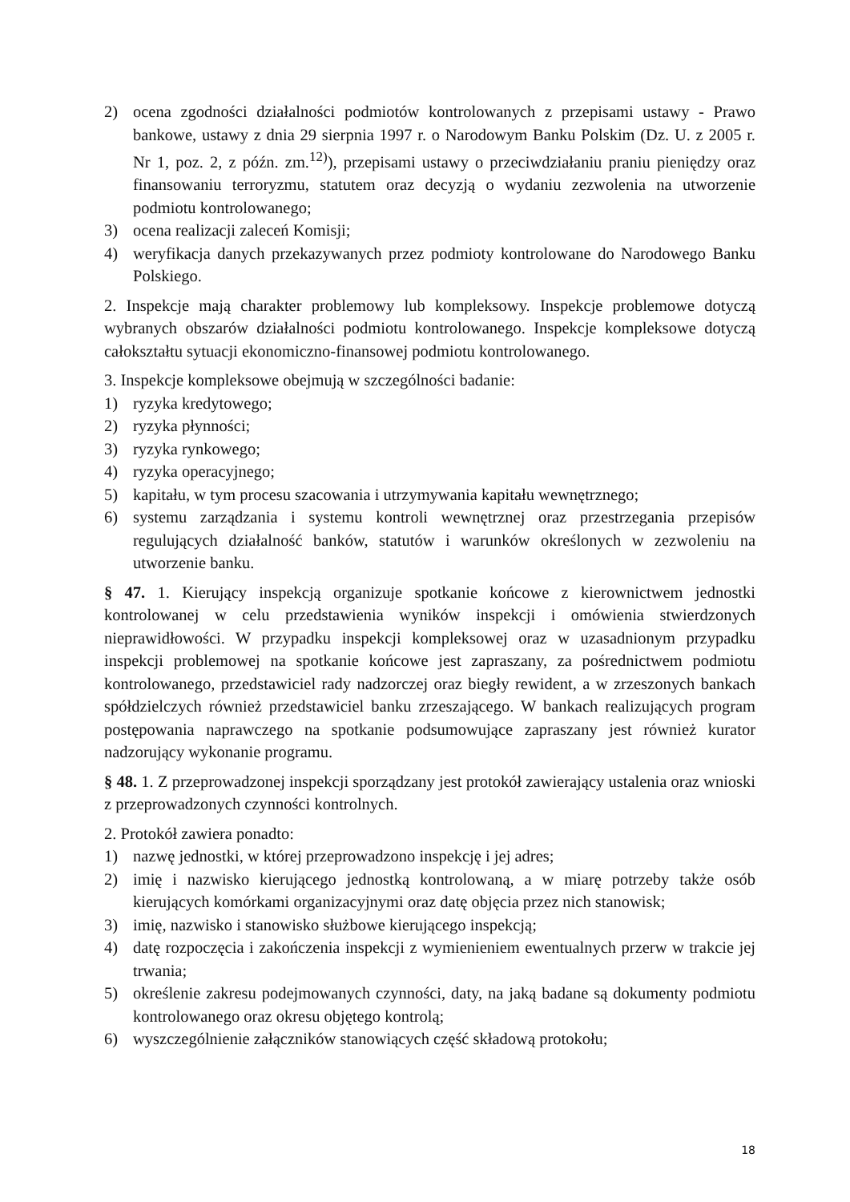2) ocena zgodności działalności podmiotów kontrolowanych z przepisami ustawy - Prawo bankowe, ustawy z dnia 29 sierpnia 1997 r. o Narodowym Banku Polskim (Dz. U. z 2005 r. Nr 1, poz. 2, z późn. zm.<sup>12)</sup>), przepisami ustawy o przeciwdziałaniu praniu pieniędzy oraz finansowaniu terroryzmu, statutem oraz decyzją o wydaniu zezwolenia na utworzenie podmiotu kontrolowanego;
3) ocena realizacji zaleceń Komisji;
4) weryfikacja danych przekazywanych przez podmioty kontrolowane do Narodowego Banku Polskiego.
2. Inspekcje mają charakter problemowy lub kompleksowy. Inspekcje problemowe dotyczą wybranych obszarów działalności podmiotu kontrolowanego. Inspekcje kompleksowe dotyczą całokształtu sytuacji ekonomiczno-finansowej podmiotu kontrolowanego.
3. Inspekcje kompleksowe obejmują w szczególności badanie:
1) ryzyka kredytowego;
2) ryzyka płynności;
3) ryzyka rynkowego;
4) ryzyka operacyjnego;
5) kapitału, w tym procesu szacowania i utrzymywania kapitału wewnętrznego;
6) systemu zarządzania i systemu kontroli wewnętrznej oraz przestrzegania przepisów regulujących działalność banków, statutów i warunków określonych w zezwoleniu na utworzenie banku.
§ 47. 1. Kierujący inspekcją organizuje spotkanie końcowe z kierownictwem jednostki kontrolowanej w celu przedstawienia wyników inspekcji i omówienia stwierdzonych nieprawidłowości. W przypadku inspekcji kompleksowej oraz w uzasadnionym przypadku inspekcji problemowej na spotkanie końcowe jest zapraszany, za pośrednictwem podmiotu kontrolowanego, przedstawiciel rady nadzorczej oraz biegły rewident, a w zrzeszonych bankach spółdzielczych również przedstawiciel banku zrzeszającego. W bankach realizujących program postępowania naprawczego na spotkanie podsumowujące zapraszany jest również kurator nadzorujący wykonanie programu.
§ 48. 1. Z przeprowadzonej inspekcji sporządzany jest protokół zawierający ustalenia oraz wnioski z przeprowadzonych czynności kontrolnych.
2. Protokół zawiera ponadto:
1) nazwę jednostki, w której przeprowadzono inspekcję i jej adres;
2) imię i nazwisko kierującego jednostką kontrolowaną, a w miarę potrzeby także osób kierujących komórkami organizacyjnymi oraz datę objęcia przez nich stanowisk;
3) imię, nazwisko i stanowisko służbowe kierującego inspekcją;
4) datę rozpoczęcia i zakończenia inspekcji z wymienieniem ewentualnych przerw w trakcie jej trwania;
5) określenie zakresu podejmowanych czynności, daty, na jaką badane są dokumenty podmiotu kontrolowanego oraz okresu objętego kontrolą;
6) wyszczególnienie załączników stanowiących część składową protokołu;
18